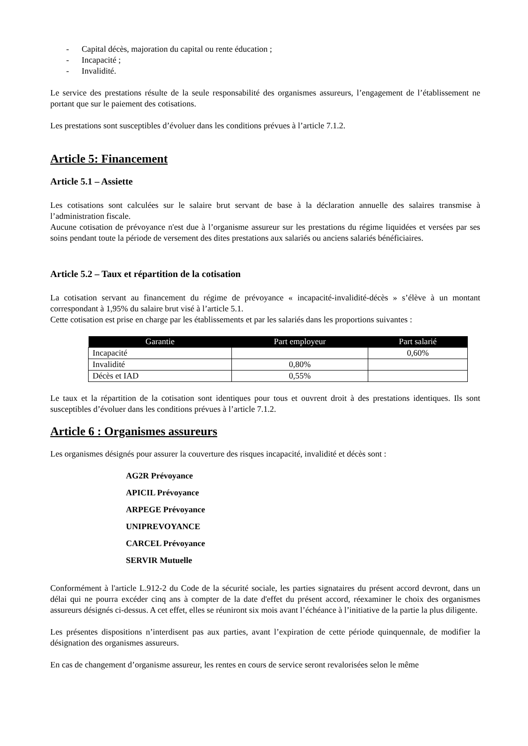- Capital décès, majoration du capital ou rente éducation ;
- Incapacité ;
- Invalidité.
Le service des prestations résulte de la seule responsabilité des organismes assureurs, l’engagement de l’établissement ne portant que sur le paiement des cotisations.
Les prestations sont susceptibles d’évoluer dans les conditions prévues à l’article 7.1.2.
Article 5: Financement
Article 5.1 – Assiette
Les cotisations sont calculées sur le salaire brut servant de base à la déclaration annuelle des salaires transmise à l’administration fiscale.
Aucune cotisation de prévoyance n'est due à l’organisme assureur sur les prestations du régime liquidées et versées par ses soins pendant toute la période de versement des dites prestations aux salariés ou anciens salariés bénéficiaires.
Article 5.2 – Taux et répartition de la cotisation
La cotisation servant au financement du régime de prévoyance « incapacité-invalidité-décès » s’élève à un montant correspondant à 1,95% du salaire brut visé à l’article 5.1.
Cette cotisation est prise en charge par les établissements et par les salariés dans les proportions suivantes :
| Garantie | Part employeur | Part salarié |
| --- | --- | --- |
| Incapacité | | 0,60% |
| Invalidité | 0,80% | |
| Décès et IAD | 0,55% | |
Le taux et la répartition de la cotisation sont identiques pour tous et ouvrent droit à des prestations identiques. Ils sont susceptibles d’évoluer dans les conditions prévues à l’article 7.1.2.
Article 6 : Organismes assureurs
Les organismes désignés pour assurer la couverture des risques incapacité, invalidité et décès sont :
AG2R Prévoyance
APICIL Prévoyance
ARPEGE Prévoyance
UNIPREVOYANCE
CARCEL Prévoyance
SERVIR Mutuelle
Conformément à l'article L.912-2 du Code de la sécurité sociale, les parties signataires du présent accord devront, dans un délai qui ne pourra excéder cinq ans à compter de la date d'effet du présent accord, réexaminer le choix des organismes assureurs désignés ci-dessus. A cet effet, elles se réuniront six mois avant l’échéance à l’initiative de la partie la plus diligente.
Les présentes dispositions n’interdisent pas aux parties, avant l’expiration de cette période quinquennale, de modifier la désignation des organismes assureurs.
En cas de changement d’organisme assureur, les rentes en cours de service seront revalorisées selon le même